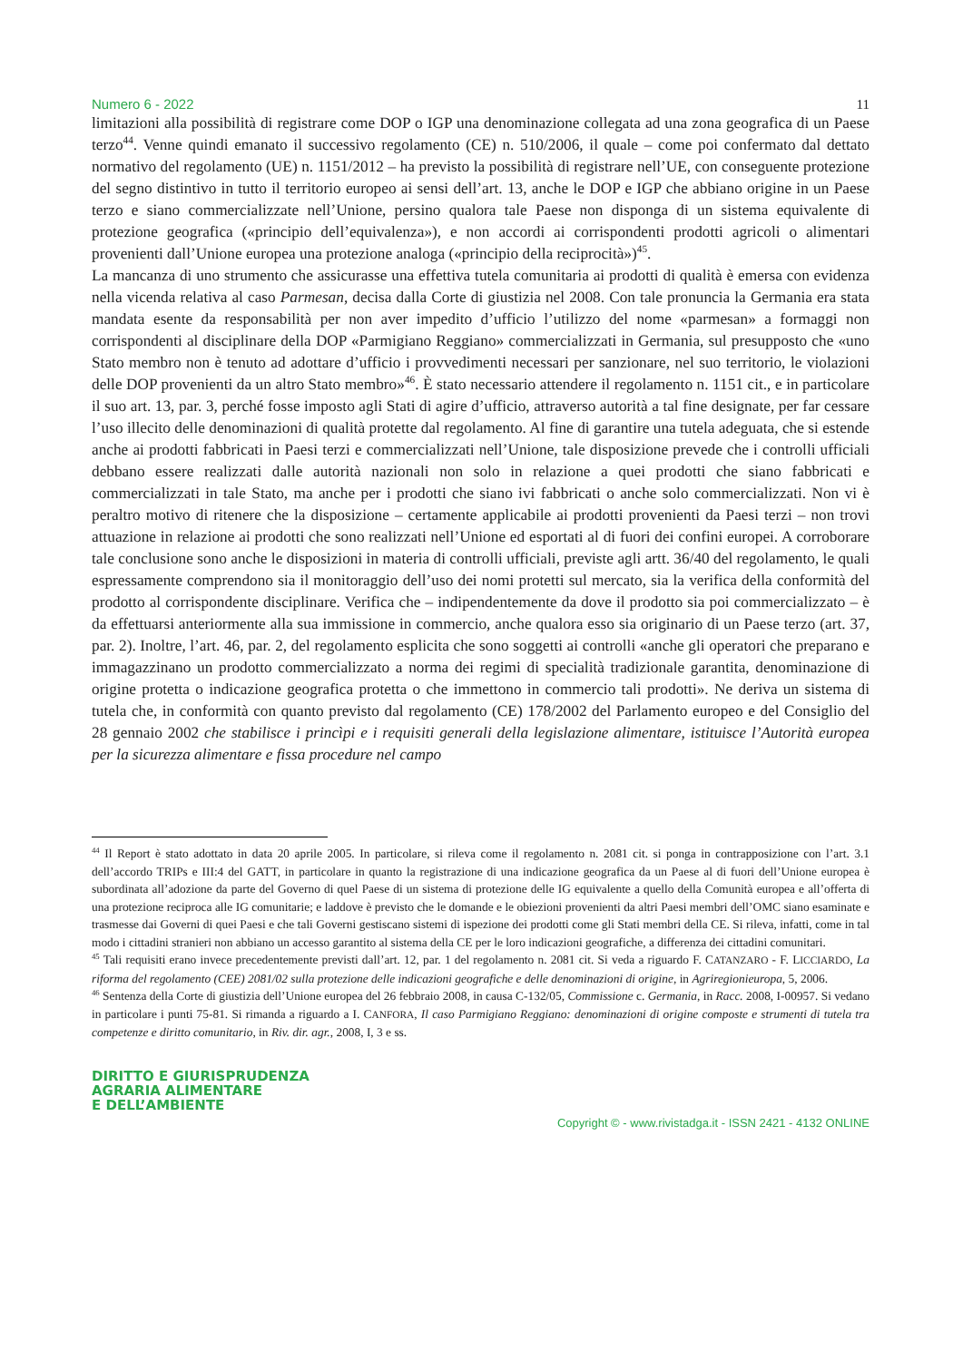Numero 6 - 2022 11
limitazioni alla possibilità di registrare come DOP o IGP una denominazione collegata ad una zona geografica di un Paese terzo<sup>44</sup>. Venne quindi emanato il successivo regolamento (CE) n. 510/2006, il quale – come poi confermato dal dettato normativo del regolamento (UE) n. 1151/2012 – ha previsto la possibilità di registrare nell’UE, con conseguente protezione del segno distintivo in tutto il territorio europeo ai sensi dell’art. 13, anche le DOP e IGP che abbiano origine in un Paese terzo e siano commercializzate nell’Unione, persino qualora tale Paese non disponga di un sistema equivalente di protezione geografica («principio dell’equivalenza»), e non accordi ai corrispondenti prodotti agricoli o alimentari provenienti dall’Unione europea una protezione analoga («principio della reciprocità»)<sup>45</sup>.
La mancanza di uno strumento che assicurasse una effettiva tutela comunitaria ai prodotti di qualità è emersa con evidenza nella vicenda relativa al caso Parmesan, decisa dalla Corte di giustizia nel 2008. Con tale pronuncia la Germania era stata mandata esente da responsabilità per non aver impedito d’ufficio l’utilizzo del nome «parmesan» a formaggi non corrispondenti al disciplinare della DOP «Parmigiano Reggiano» commercializzati in Germania, sul presupposto che «uno Stato membro non è tenuto ad adottare d’ufficio i provvedimenti necessari per sanzionare, nel suo territorio, le violazioni delle DOP provenienti da un altro Stato membro»<sup>46</sup>. È stato necessario attendere il regolamento n. 1151 cit., e in particolare il suo art. 13, par. 3, perché fosse imposto agli Stati di agire d’ufficio, attraverso autorità a tal fine designate, per far cessare l’uso illecito delle denominazioni di qualità protette dal regolamento. Al fine di garantire una tutela adeguata, che si estende anche ai prodotti fabbricati in Paesi terzi e commercializzati nell’Unione, tale disposizione prevede che i controlli ufficiali debbano essere realizzati dalle autorità nazionali non solo in relazione a quei prodotti che siano fabbricati e commercializzati in tale Stato, ma anche per i prodotti che siano ivi fabbricati o anche solo commercializzati. Non vi è peraltro motivo di ritenere che la disposizione – certamente applicabile ai prodotti provenienti da Paesi terzi – non trovi attuazione in relazione ai prodotti che sono realizzati nell’Unione ed esportati al di fuori dei confini europei. A corroborare tale conclusione sono anche le disposizioni in materia di controlli ufficiali, previste agli artt. 36/40 del regolamento, le quali espressamente comprendono sia il monitoraggio dell’uso dei nomi protetti sul mercato, sia la verifica della conformità del prodotto al corrispondente disciplinare. Verifica che – indipendentemente da dove il prodotto sia poi commercializzato – è da effettuarsi anteriormente alla sua immissione in commercio, anche qualora esso sia originario di un Paese terzo (art. 37, par. 2). Inoltre, l’art. 46, par. 2, del regolamento esplicita che sono soggetti ai controlli «anche gli operatori che preparano e immagazzinano un prodotto commercializzato a norma dei regimi di specialità tradizionale garantita, denominazione di origine protetta o indicazione geografica protetta o che immettono in commercio tali prodotti». Ne deriva un sistema di tutela che, in conformità con quanto previsto dal regolamento (CE) 178/2002 del Parlamento europeo e del Consiglio del 28 gennaio 2002 che stabilisce i princìpi e i requisiti generali della legislazione alimentare, istituisce l’Autorità europea per la sicurezza alimentare e fissa procedure nel campo
<sup>44</sup> Il Report è stato adottato in data 20 aprile 2005. In particolare, si rileva come il regolamento n. 2081 cit. si ponga in contrapposizione con l’art. 3.1 dell’accordo TRIPs e III:4 del GATT, in particolare in quanto la registrazione di una indicazione geografica da un Paese al di fuori dell’Unione europea è subordinata all’adozione da parte del Governo di quel Paese di un sistema di protezione delle IG equivalente a quello della Comunità europea e all’offerta di una protezione reciproca alle IG comunitarie; e laddove è previsto che le domande e le obiezioni provenienti da altri Paesi membri dell’OMC siano esaminate e trasmesse dai Governi di quei Paesi e che tali Governi gestiscano sistemi di ispezione dei prodotti come gli Stati membri della CE. Si rileva, infatti, come in tal modo i cittadini stranieri non abbiano un accesso garantito al sistema della CE per le loro indicazioni geografiche, a differenza dei cittadini comunitari.
<sup>45</sup> Tali requisiti erano invece precedentemente previsti dall’art. 12, par. 1 del regolamento n. 2081 cit. Si veda a riguardo F. CATANZARO - F. LICCIARDO, La riforma del regolamento (CEE) 2081/02 sulla protezione delle indicazioni geografiche e delle denominazioni di origine, in Agriregionieuropa, 5, 2006.
<sup>46</sup> Sentenza della Corte di giustizia dell’Unione europea del 26 febbraio 2008, in causa C-132/05, Commissione c. Germania, in Racc. 2008, I-00957. Si vedano in particolare i punti 75-81. Si rimanda a riguardo a I. CANFORA, Il caso Parmigiano Reggiano: denominazioni di origine composte e strumenti di tutela tra competenze e diritto comunitario, in Riv. dir. agr., 2008, I, 3 e ss.
DIRITTO E GIURISPRUDENZA
AGRARIA ALIMENTARE
E DELL’AMBIENTE
Copyright © - www.rivistadga.it - ISSN 2421 - 4132 ONLINE